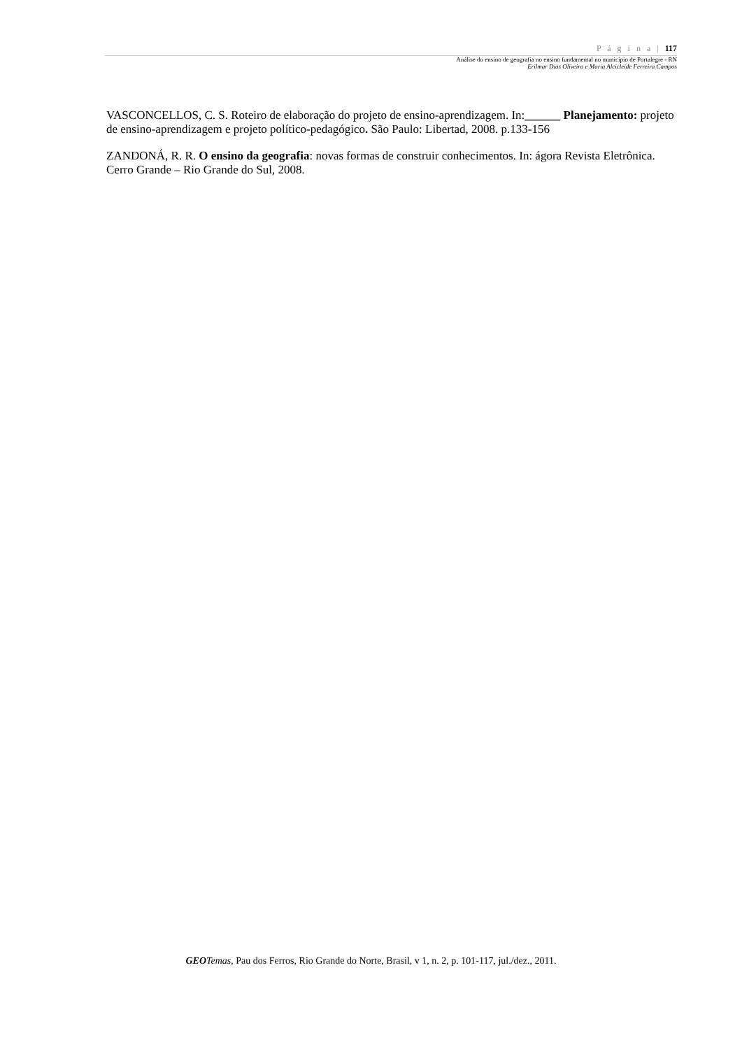P á g i n a | 117
Análise do ensino de geografia no ensino fundamental no município de Portalegre - RN
Erilmar Dias Oliveira e Maria Alcicleide Ferreira Campos
VASCONCELLOS, C. S. Roteiro de elaboração do projeto de ensino-aprendizagem. In:______ Planejamento: projeto de ensino-aprendizagem e projeto político-pedagógico. São Paulo: Libertad, 2008. p.133-156
ZANDONÁ, R. R. O ensino da geografia: novas formas de construir conhecimentos. In: ágora Revista Eletrônica. Cerro Grande – Rio Grande do Sul, 2008.
GEO Temas, Pau dos Ferros, Rio Grande do Norte, Brasil, v 1, n. 2, p. 101-117, jul./dez., 2011.